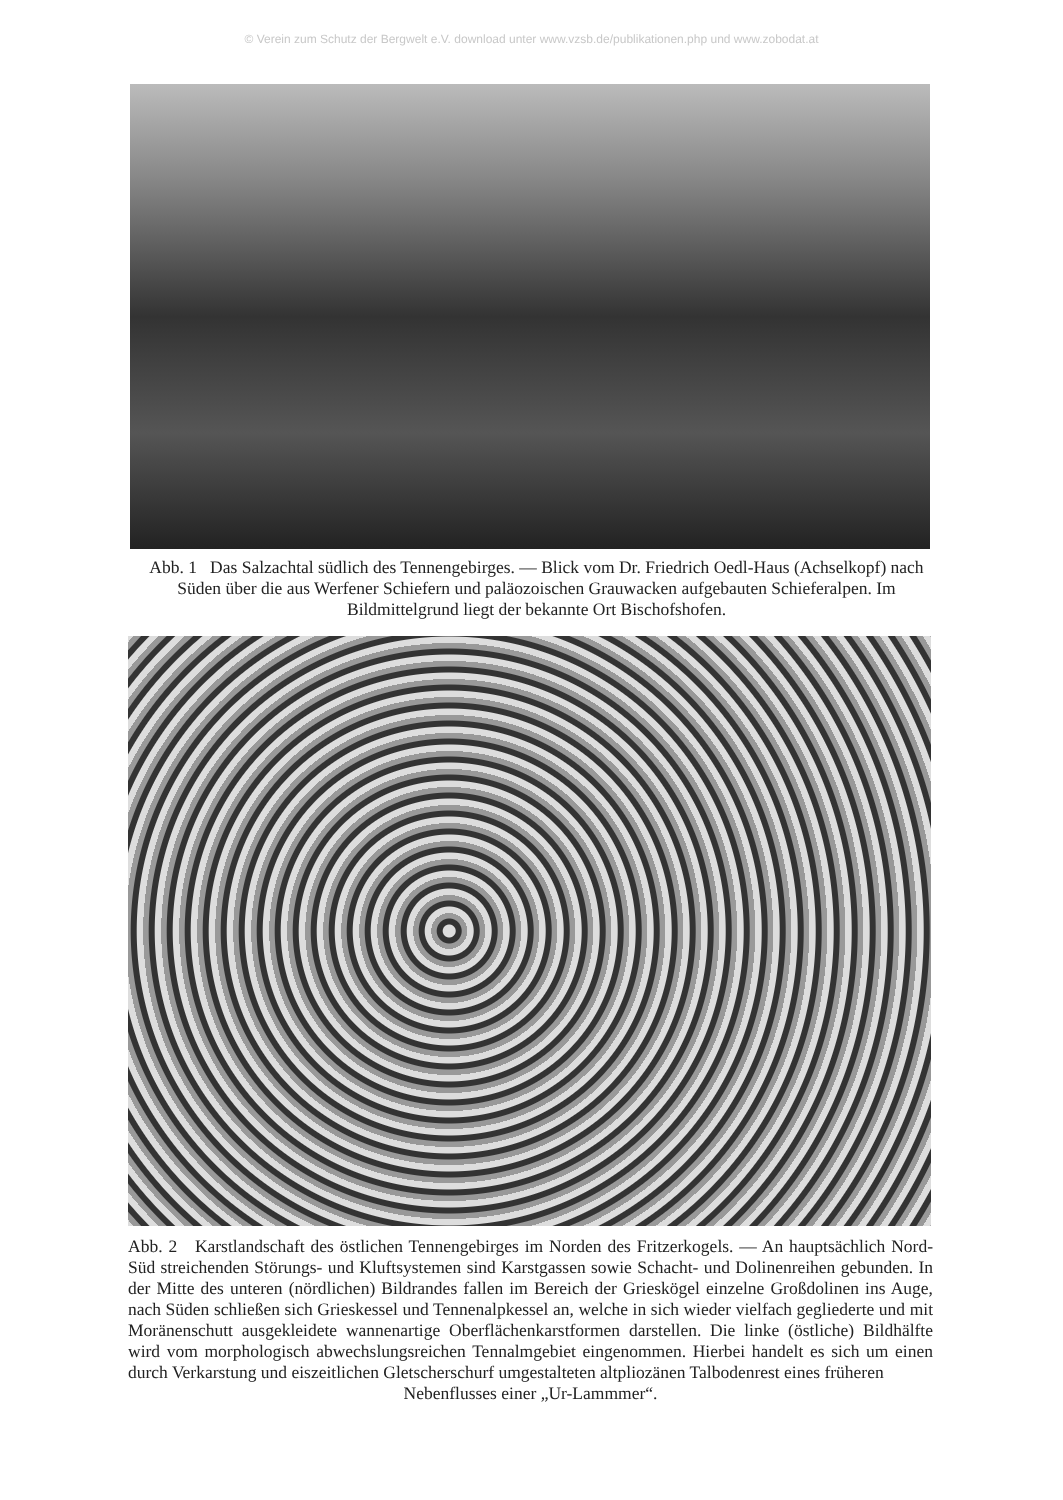© Verein zum Schutz der Bergwelt e.V. download unter www.vzsb.de/publikationen.php und www.zobodat.at
Abb. 1 Das Salzachtal südlich des Tennengebirges. — Blick vom Dr. Friedrich Oedl-Haus (Achselkopf) nach Süden über die aus Werfener Schiefern und paläozoischen Grauwacken aufgebauten Schieferalpen. Im Bildmittelgrund liegt der bekannte Ort Bischofshofen.
Abb. 2 Karstlandschaft des östlichen Tennengebirges im Norden des Fritzerkogels. — An hauptsächlich Nord-Süd streichenden Störungs- und Kluftsystemen sind Karstgassen sowie Schacht- und Dolinenreihen gebunden. In der Mitte des unteren (nördlichen) Bildrandes fallen im Bereich der Grieskögel einzelne Großdolinen ins Auge, nach Süden schließen sich Grieskessel und Tennenalpkessel an, welche in sich wieder vielfach gegliederte und mit Moränenschutt ausgekleidete wannenartige Oberflächenkarstformen darstellen. Die linke (östliche) Bildhälfte wird vom morphologisch abwechslungsreichen Tennalmgebiet eingenommen. Hierbei handelt es sich um einen durch Verkarstung und eiszeitlichen Gletscherschurf umgestalteten altpliozänen Talbodenrest eines früheren
Nebenflusses einer „Ur-Lammmer“.